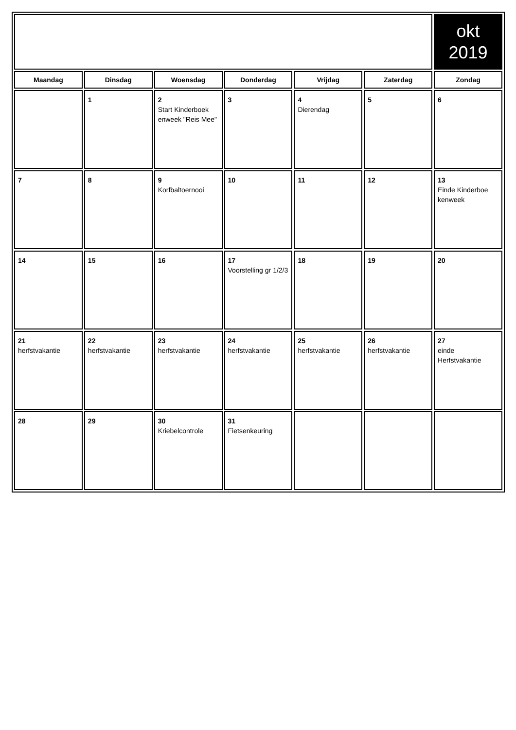| | | | | | | okt 2019 |
| Maandag | Dinsdag | Woensdag | Donderdag | Vrijdag | Zaterdag | Zondag |
| | 1 | 2 Start Kinderboek enweek "Reis Mee" | 3 | 4 Dierendag | 5 | 6 |
| 7 | 8 | 9 Korfbaltoernooi | 10 | 11 | 12 | 13 Einde Kinderboe kenweek |
| 14 | 15 | 16 | 17 Voorstelling gr 1/2/3 | 18 | 19 | 20 |
| 21 herfstvakantie | 22 herfstvakantie | 23 herfstvakantie | 24 herfstvakantie | 25 herfstvakantie | 26 herfstvakantie | 27 einde Herfstvakantie |
| 28 | 29 | 30 Kriebelcontrole | 31 Fietsenkeuring | | | |